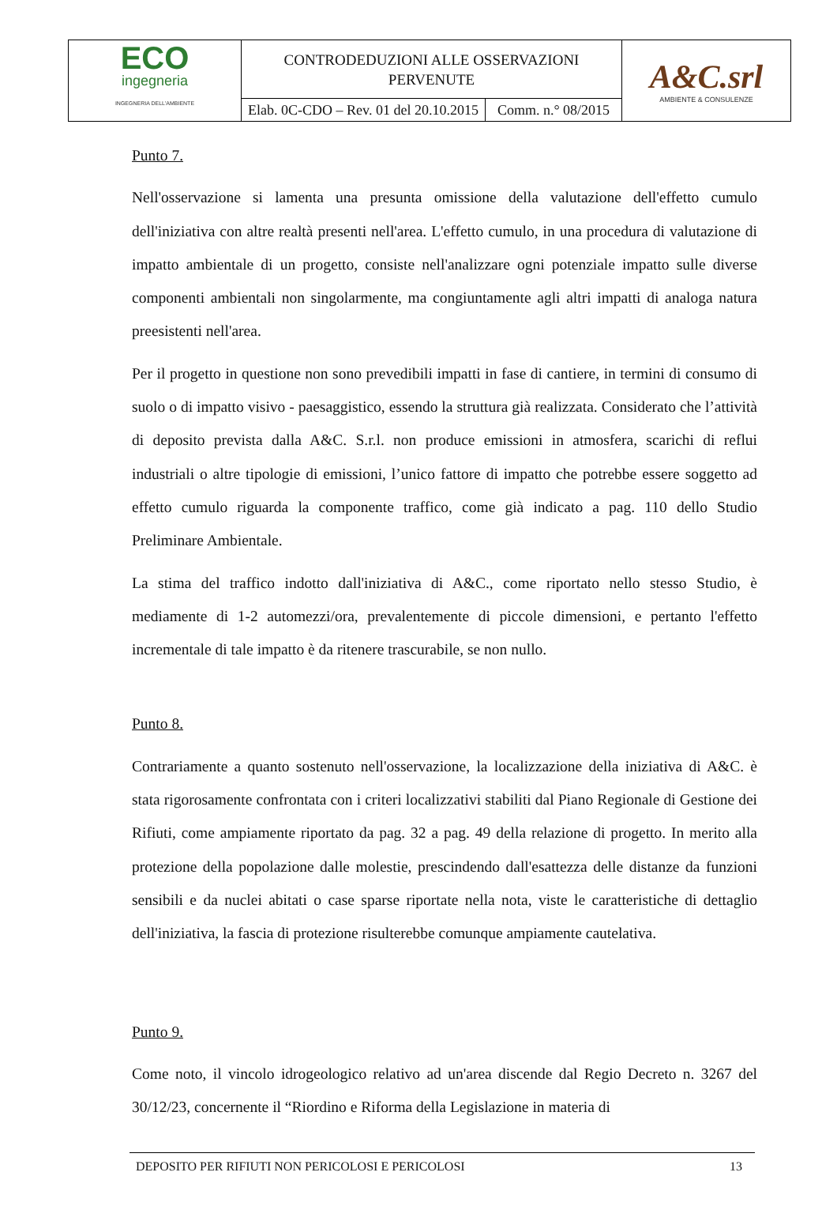| ECO ingegneria INGEGNERIA DELL'AMBIENTE | CONTRODEDUZIONI ALLE OSSERVAZIONI PERVENUTE | | A&C.srl AMBIENTE & CONSULENZE |
| | Elab. 0C-CDO – Rev. 01 del 20.10.2015 | Comm. n.° 08/2015 | |
Punto 7.
Nell'osservazione si lamenta una presunta omissione della valutazione dell'effetto cumulo dell'iniziativa con altre realtà presenti nell'area. L'effetto cumulo, in una procedura di valutazione di impatto ambientale di un progetto, consiste nell'analizzare ogni potenziale impatto sulle diverse componenti ambientali non singolarmente, ma congiuntamente agli altri impatti di analoga natura preesistenti nell'area.
Per il progetto in questione non sono prevedibili impatti in fase di cantiere, in termini di consumo di suolo o di impatto visivo - paesaggistico, essendo la struttura già realizzata. Considerato che l’attività di deposito prevista dalla A&C. S.r.l. non produce emissioni in atmosfera, scarichi di reflui industriali o altre tipologie di emissioni, l’unico fattore di impatto che potrebbe essere soggetto ad effetto cumulo riguarda la componente traffico, come già indicato a pag. 110 dello Studio Preliminare Ambientale.
La stima del traffico indotto dall'iniziativa di A&C., come riportato nello stesso Studio, è mediamente di 1-2 automezzi/ora, prevalentemente di piccole dimensioni, e pertanto l'effetto incrementale di tale impatto è da ritenere trascurabile, se non nullo.
Punto 8.
Contrariamente a quanto sostenuto nell'osservazione, la localizzazione della iniziativa di A&C. è stata rigorosamente confrontata con i criteri localizzativi stabiliti dal Piano Regionale di Gestione dei Rifiuti, come ampiamente riportato da pag. 32 a pag. 49 della relazione di progetto. In merito alla protezione della popolazione dalle molestie, prescindendo dall'esattezza delle distanze da funzioni sensibili e da nuclei abitati o case sparse riportate nella nota, viste le caratteristiche di dettaglio dell'iniziativa, la fascia di protezione risulterebbe comunque ampiamente cautelativa.
Punto 9.
Come noto, il vincolo idrogeologico relativo ad un'area discende dal Regio Decreto n. 3267 del 30/12/23, concernente il “Riordino e Riforma della Legislazione in materia di
DEPOSITO PER RIFIUTI NON PERICOLOSI E PERICOLOSI 13